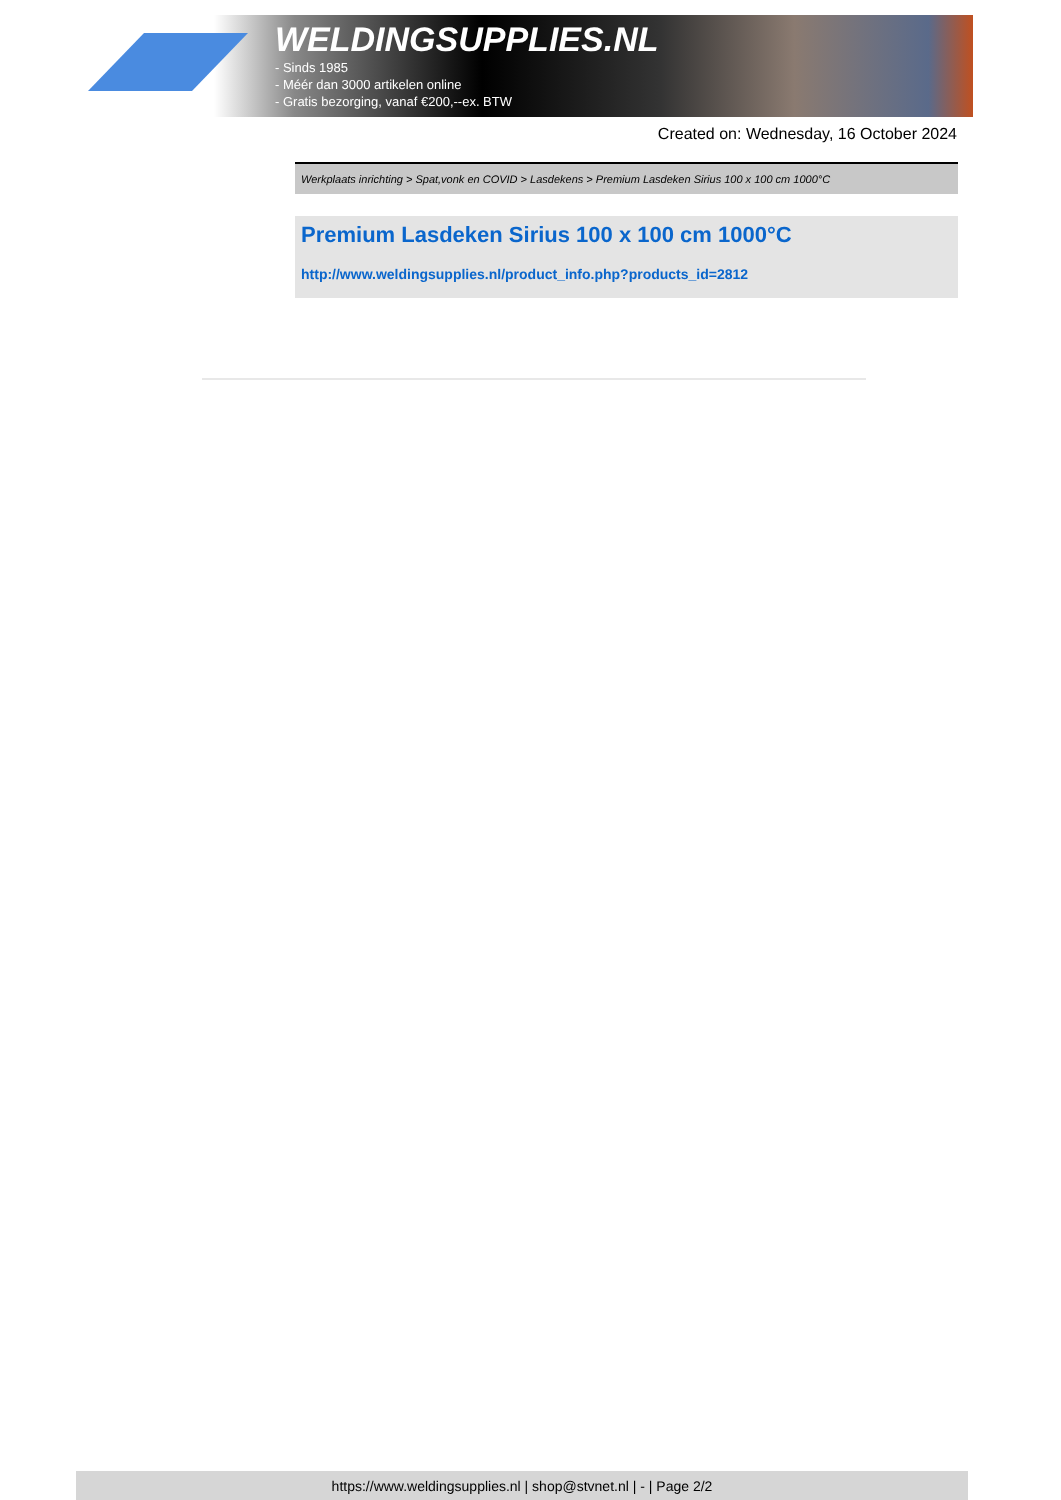WELDINGSUPPLIES.NL
- Sinds 1985
- Méér dan 3000 artikelen online
- Gratis bezorging, vanaf €200,--ex. BTW
Created on: Wednesday, 16 October 2024
Werkplaats inrichting > Spat,vonk en COVID > Lasdekens > Premium Lasdeken Sirius 100 x 100 cm 1000°C
Premium Lasdeken Sirius 100 x 100 cm 1000°C
http://www.weldingsupplies.nl/product_info.php?products_id=2812
https://www.weldingsupplies.nl | shop@stvnet.nl | - | Page 2/2